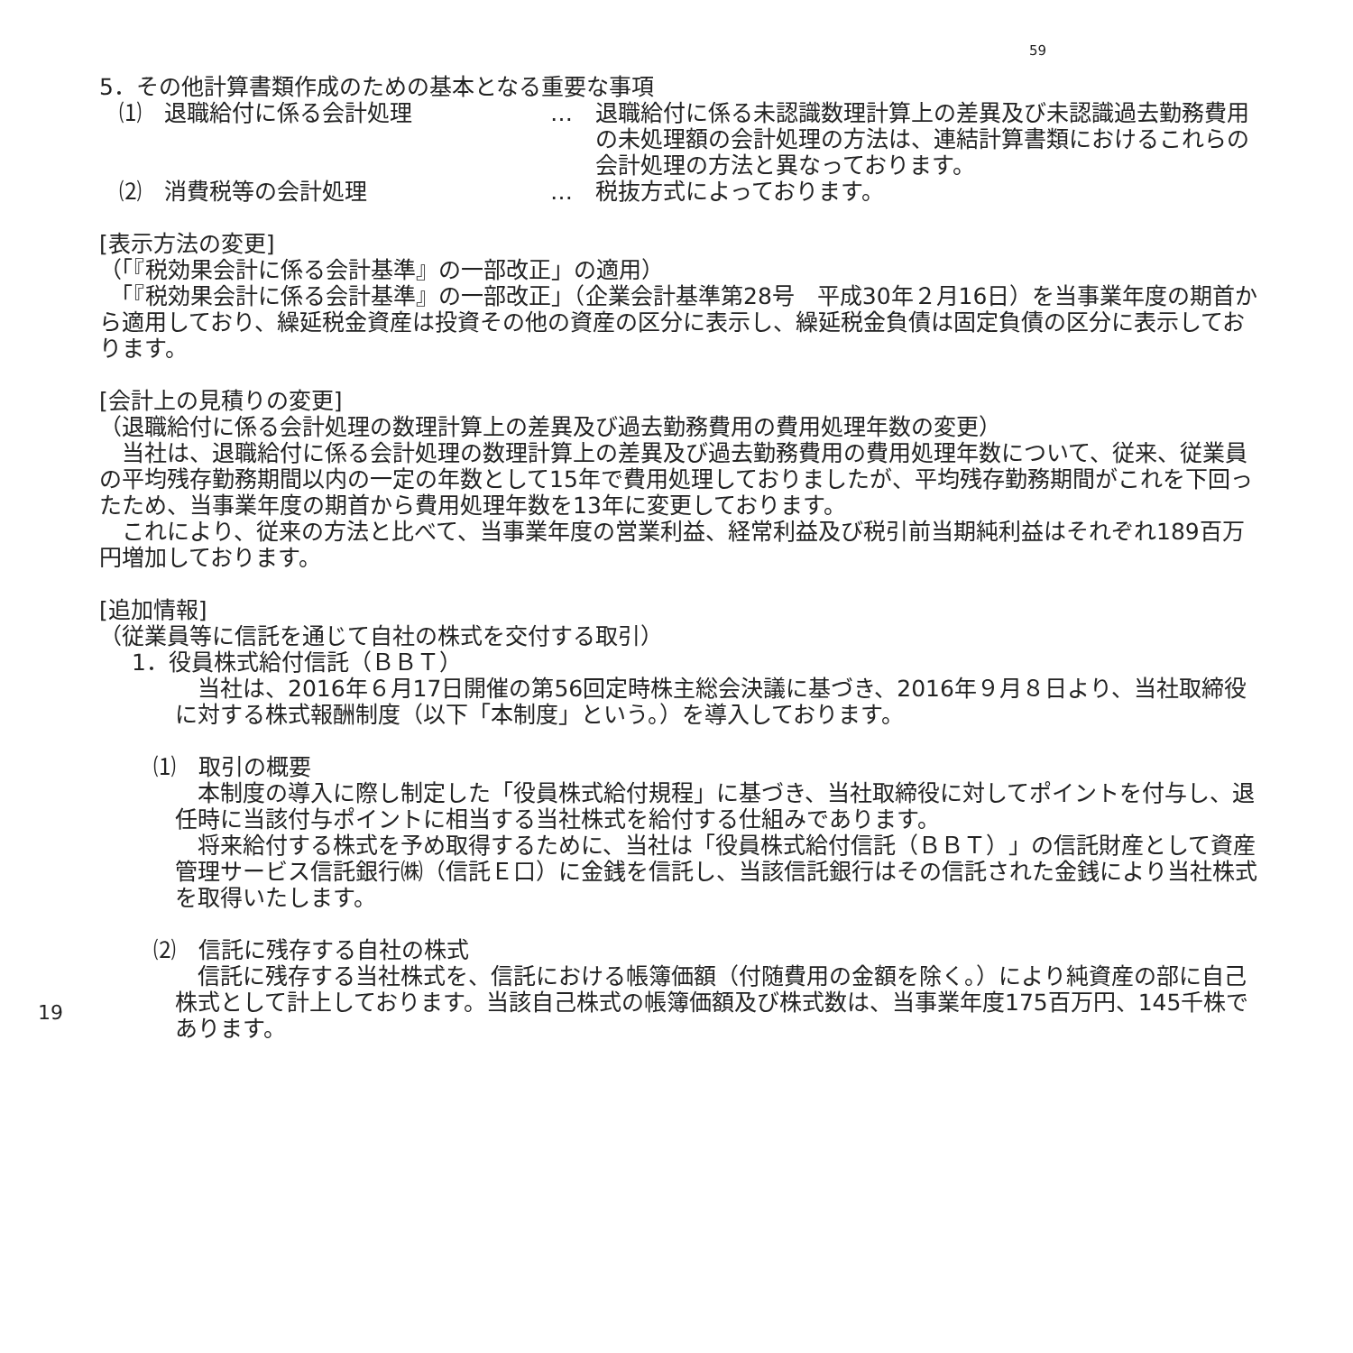59
5．その他計算書類作成のための基本となる重要な事項
⑴　退職給付に係る会計処理 … 退職給付に係る未認識数理計算上の差異及び未認識過去勤務費用の未処理額の会計処理の方法は、連結計算書類におけるこれらの会計処理の方法と異なっております。
⑵　消費税等の会計処理 … 税抜方式によっております。
[表示方法の変更]
（「『税効果会計に係る会計基準』の一部改正」の適用）
　「『税効果会計に係る会計基準』の一部改正」（企業会計基準第28号　平成30年２月16日）を当事業年度の期首から適用しており、繰延税金資産は投資その他の資産の区分に表示し、繰延税金負債は固定負債の区分に表示しております。
[会計上の見積りの変更]
（退職給付に係る会計処理の数理計算上の差異及び過去勤務費用の費用処理年数の変更）
　当社は、退職給付に係る会計処理の数理計算上の差異及び過去勤務費用の費用処理年数について、従来、従業員の平均残存勤務期間以内の一定の年数として15年で費用処理しておりましたが、平均残存勤務期間がこれを下回ったため、当事業年度の期首から費用処理年数を13年に変更しております。
　これにより、従来の方法と比べて、当事業年度の営業利益、経常利益及び税引前当期純利益はそれぞれ189百万円増加しております。
[追加情報]
（従業員等に信託を通じて自社の株式を交付する取引）
1．役員株式給付信託（ＢＢＴ）
　当社は、2016年６月17日開催の第56回定時株主総会決議に基づき、2016年９月８日より、当社取締役に対する株式報酬制度（以下「本制度」という。）を導入しております。
⑴　取引の概要
　本制度の導入に際し制定した「役員株式給付規程」に基づき、当社取締役に対してポイントを付与し、退任時に当該付与ポイントに相当する当社株式を給付する仕組みであります。
　将来給付する株式を予め取得するために、当社は「役員株式給付信託（ＢＢＴ）」の信託財産として資産管理サービス信託銀行㈱（信託Ｅ口）に金銭を信託し、当該信託銀行はその信託された金銭により当社株式を取得いたします。
⑵　信託に残存する自社の株式
　信託に残存する当社株式を、信託における帳簿価額（付随費用の金額を除く。）により純資産の部に自己株式として計上しております。当該自己株式の帳簿価額及び株式数は、当事業年度175百万円、145千株であります。
19